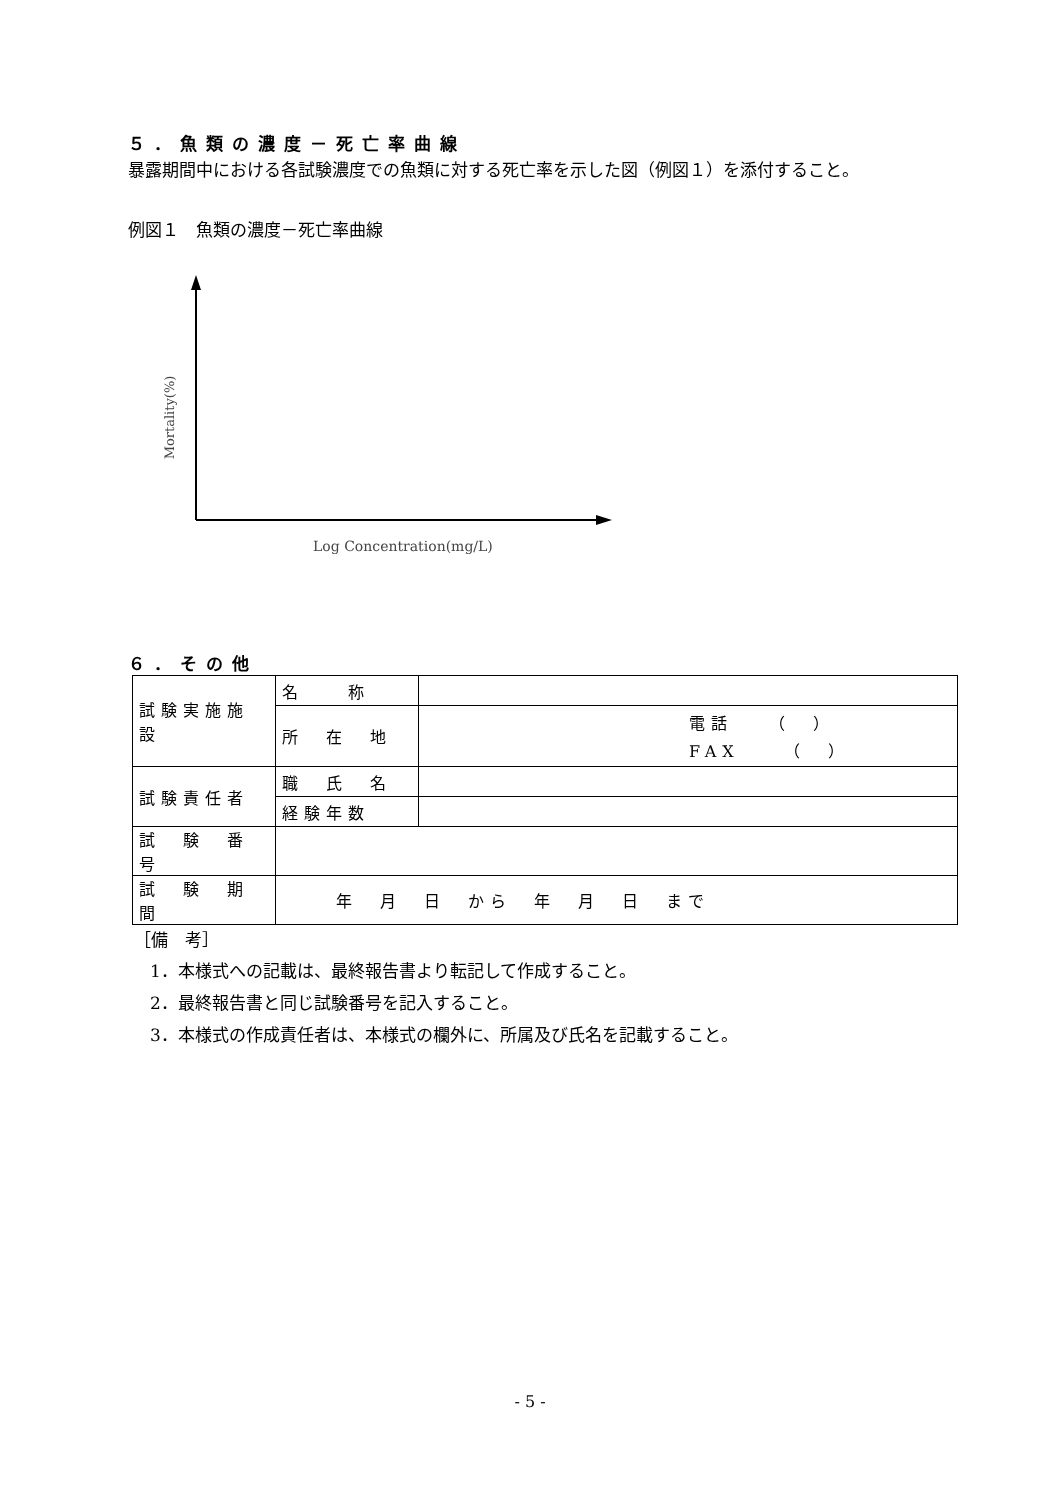５．魚類の濃度－死亡率曲線
暴露期間中における各試験濃度での魚類に対する死亡率を示した図（例図１）を添付すること。
例図１　魚類の濃度－死亡率曲線
Mortality(%)
Log Concentration(mg/L)
６．その他
| 試験実施施設 | 名 称 | |
| | 所 在 地 | 電話 （ ） FAX （ ） |
| 試験責任者 | 職 氏 名 | |
| | 経験年数 | |
| 試 験 番 号 | | |
| 試 験 期 間 | 年 月 日 から 年 月 日 まで | |
［備　考］
1．本様式への記載は、最終報告書より転記して作成すること。
2．最終報告書と同じ試験番号を記入すること。
3．本様式の作成責任者は、本様式の欄外に、所属及び氏名を記載すること。
- 5 -